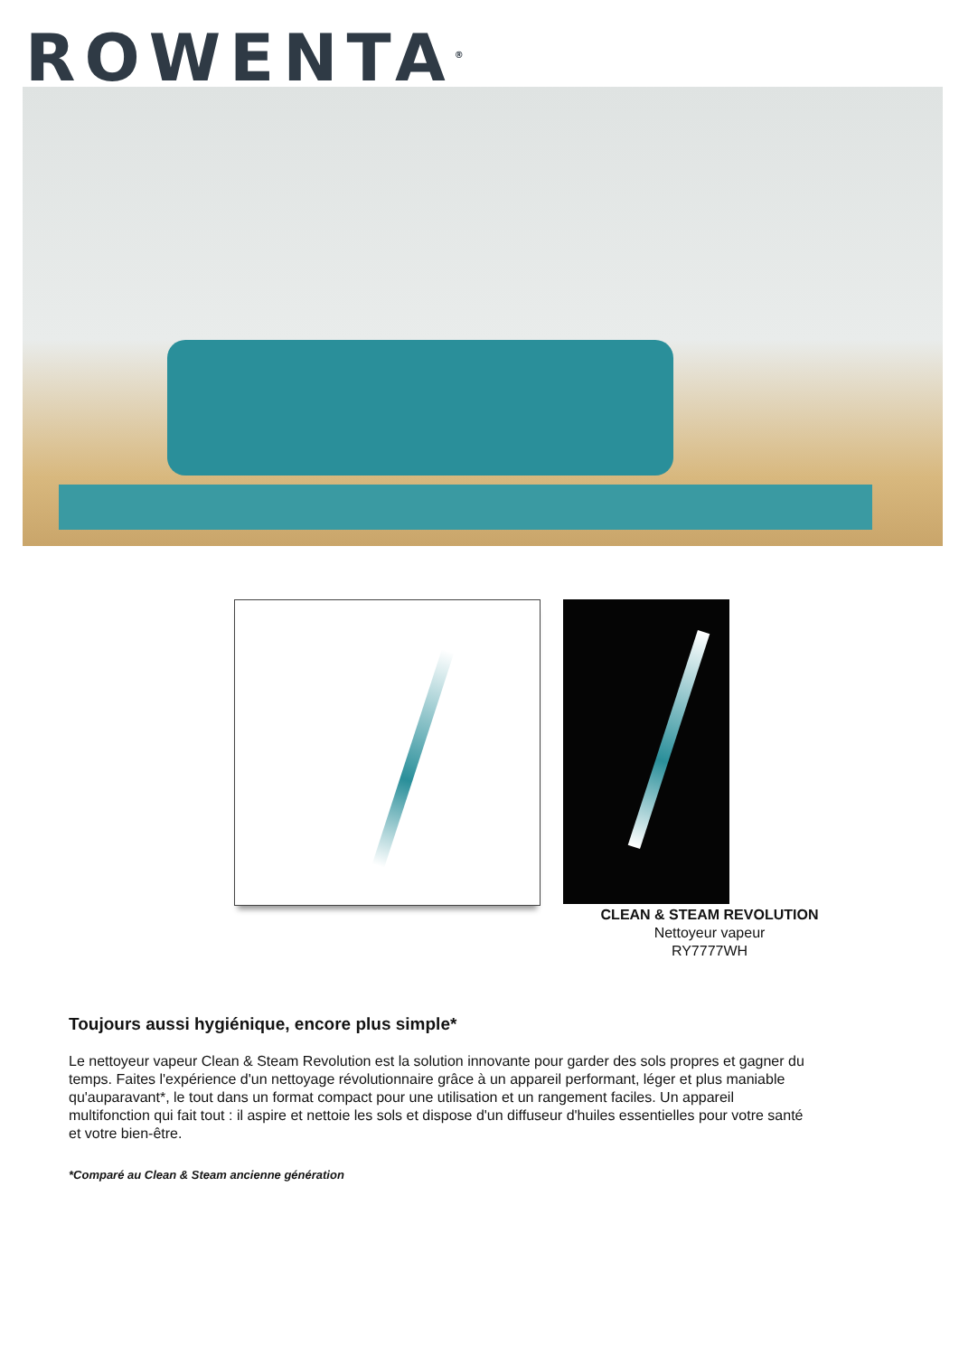ROWENTA<sup>®</sup>
CLEAN & STEAM REVOLUTION
Nettoyeur vapeur
RY7777WH
Toujours aussi hygiénique, encore plus simple*
Le nettoyeur vapeur Clean & Steam Revolution est la solution innovante pour garder des sols propres et gagner du temps. Faites l'expérience d'un nettoyage révolutionnaire grâce à un appareil performant, léger et plus maniable qu'auparavant*, le tout dans un format compact pour une utilisation et un rangement faciles. Un appareil multifonction qui fait tout : il aspire et nettoie les sols et dispose d'un diffuseur d'huiles essentielles pour votre santé et votre bien-être.
*Comparé au Clean & Steam ancienne génération